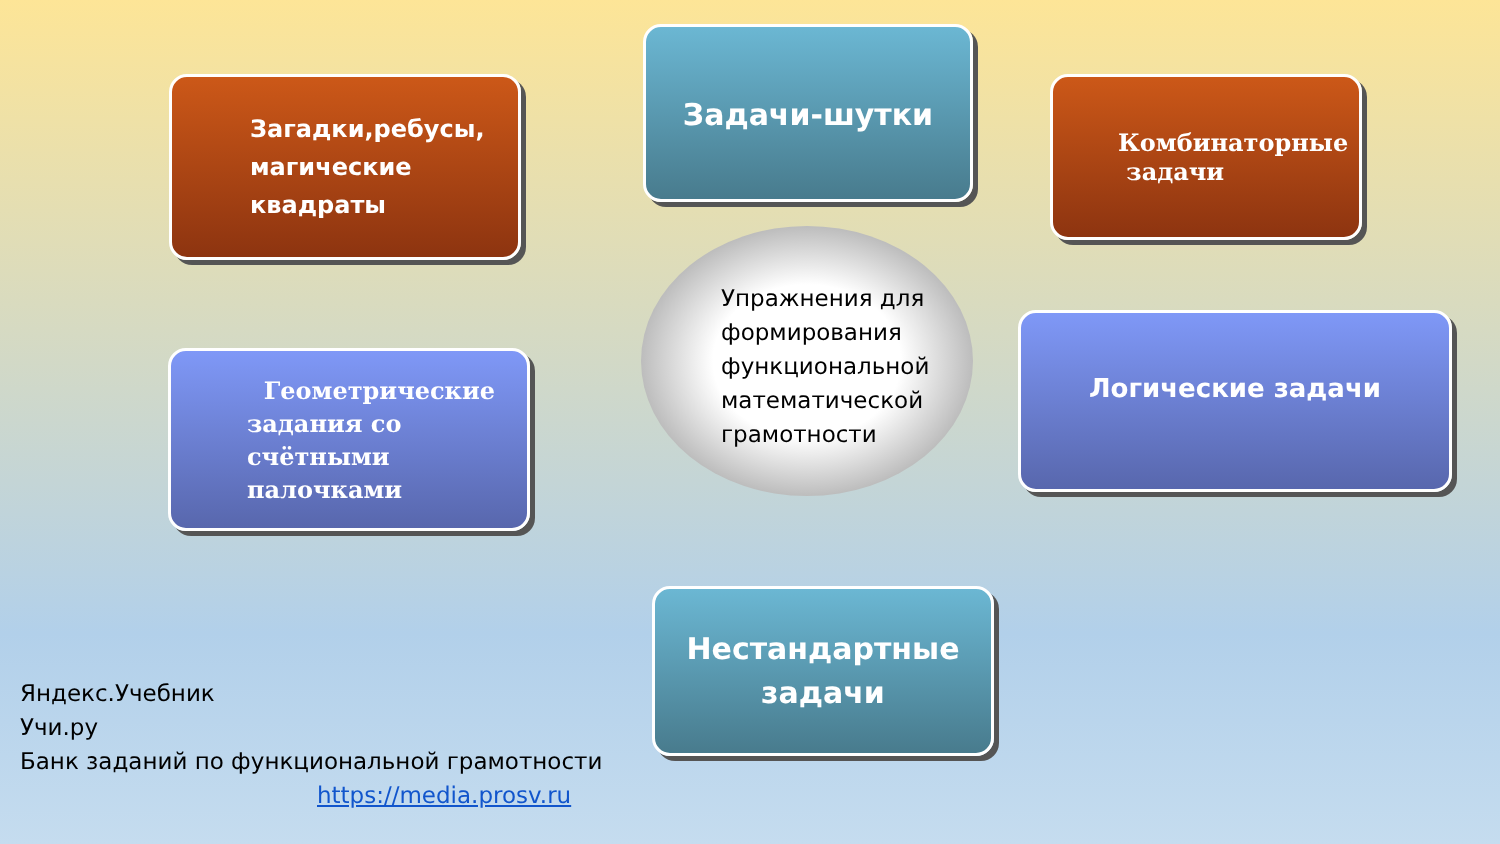Задачи-шутки
Загадки,ребусы,
магические
квадраты
Комбинаторные
задачи
Упражнения для формирования функциональной математической грамотности
Геометрические
задания со
счётными
палочками
Логические задачи
Нестандартные
задачи
Яндекс.Учебник
Учи.ру
Банк заданий по функциональной грамотности
https://media.prosv.ru